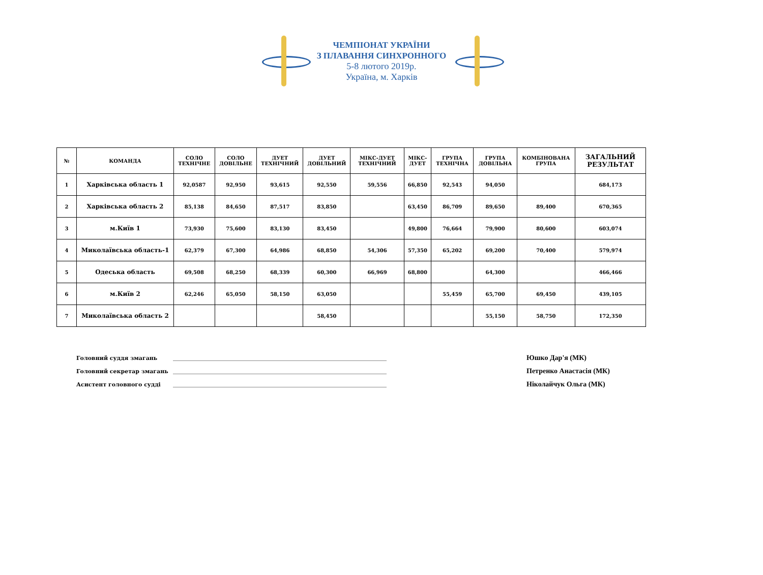ЧЕМПІОНАТ УКРАЇНИ
З ПЛАВАННЯ СИНХРОННОГО
5-8 лютого 2019р.
Україна, м. Харків
| № | КОМАНДА | СОЛО ТЕХНІЧНЕ | СОЛО ДОВІЛЬНЕ | ДУЕТ ТЕХНІЧНИЙ | ДУЕТ ДОВІЛЬНИЙ | МІКС-ДУЕТ ТЕХНІЧНИЙ | МІКС-ДУЕТ | ГРУПА ТЕХНІЧНА | ГРУПА ДОВІЛЬНА | КОМБІНОВАНА ГРУПА | ЗАГАЛЬНИЙ РЕЗУЛЬТАТ |
| --- | --- | --- | --- | --- | --- | --- | --- | --- | --- | --- | --- |
| 1 | Харківська область 1 | 92,0587 | 92,950 | 93,615 | 92,550 | 59,556 | 66,850 | 92,543 | 94,050 | | 684,173 |
| 2 | Харківська область 2 | 85,138 | 84,650 | 87,517 | 83,850 | | 63,450 | 86,709 | 89,650 | 89,400 | 670,365 |
| 3 | м.Київ 1 | 73,930 | 75,600 | 83,130 | 83,450 | | 49,800 | 76,664 | 79,900 | 80,600 | 603,074 |
| 4 | Миколаївська область-1 | 62,379 | 67,300 | 64,986 | 68,850 | 54,306 | 57,350 | 65,202 | 69,200 | 70,400 | 579,974 |
| 5 | Одеська область | 69,508 | 68,250 | 68,339 | 60,300 | 66,969 | 68,800 | | 64,300 | | 466,466 |
| 6 | м.Київ 2 | 62,246 | 65,050 | 58,150 | 63,050 | | | 55,459 | 65,700 | 69,450 | 439,105 |
| 7 | Миколаївська область 2 | | | | 58,450 | | | | 55,150 | 58,750 | 172,350 |
Головний суддя змагань Юшко Дар'я (МК)
Головний секретар змагань Петренко Анастасія (МК)
Асистент головного судді Ніколайчук Ольга (МК)